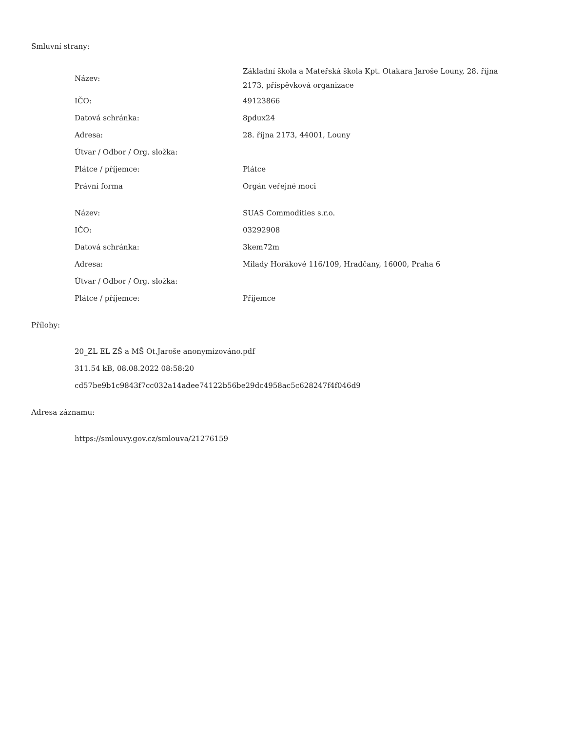Smluvní strany:
| Název: | Základní škola a Mateřská škola Kpt. Otakara Jaroše Louny, 28. října 2173, příspěvková organizace |
| IČO: | 49123866 |
| Datová schránka: | 8pdux24 |
| Adresa: | 28. října 2173, 44001, Louny |
| Útvar / Odbor / Org. složka: | |
| Plátce / příjemce: | Plátce |
| Právní forma | Orgán veřejné moci |
| Název: | SUAS Commodities s.r.o. |
| IČO: | 03292908 |
| Datová schránka: | 3kem72m |
| Adresa: | Milady Horákové 116/109, Hradčany, 16000, Praha 6 |
| Útvar / Odbor / Org. složka: | |
| Plátce / příjemce: | Příjemce |
Přílohy:
20_ZL EL ZŠ a MŠ Ot.Jaroše anonymizováno.pdf
311.54 kB, 08.08.2022 08:58:20
cd57be9b1c9843f7cc032a14adee74122b56be29dc4958ac5c628247f4f046d9
Adresa záznamu:
https://smlouvy.gov.cz/smlouva/21276159